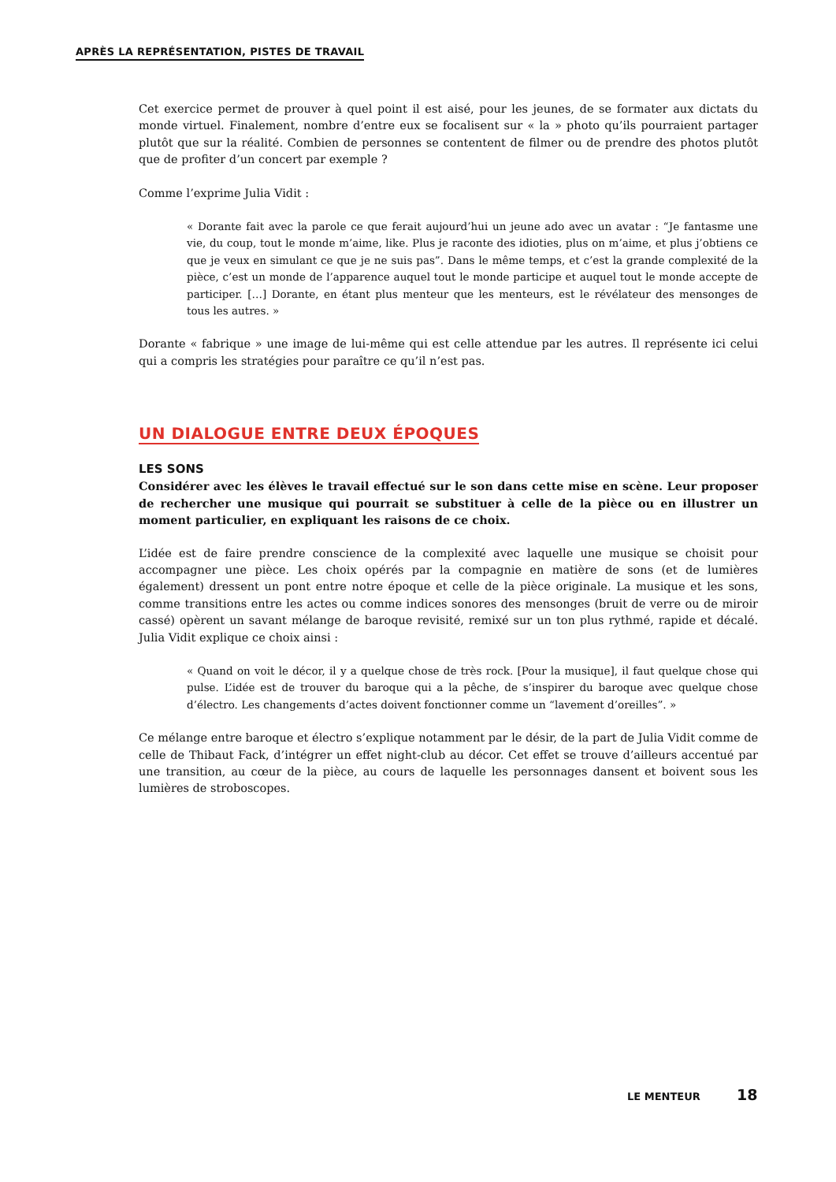APRÈS LA REPRÉSENTATION, PISTES DE TRAVAIL
Cet exercice permet de prouver à quel point il est aisé, pour les jeunes, de se formater aux dictats du monde virtuel. Finalement, nombre d’entre eux se focalisent sur « la » photo qu’ils pourraient partager plutôt que sur la réalité. Combien de personnes se contentent de filmer ou de prendre des photos plutôt que de profiter d’un concert par exemple ?
Comme l’exprime Julia Vidit :
« Dorante fait avec la parole ce que ferait aujourd’hui un jeune ado avec un avatar : “Je fantasme une vie, du coup, tout le monde m’aime, like. Plus je raconte des idioties, plus on m’aime, et plus j’obtiens ce que je veux en simulant ce que je ne suis pas”. Dans le même temps, et c’est la grande complexité de la pièce, c’est un monde de l’apparence auquel tout le monde participe et auquel tout le monde accepte de participer. […] Dorante, en étant plus menteur que les menteurs, est le révélateur des mensonges de tous les autres. »
Dorante « fabrique » une image de lui-même qui est celle attendue par les autres. Il représente ici celui qui a compris les stratégies pour paraître ce qu’il n’est pas.
UN DIALOGUE ENTRE DEUX ÉPOQUES
LES SONS
Considérer avec les élèves le travail effectué sur le son dans cette mise en scène. Leur proposer de rechercher une musique qui pourrait se substituer à celle de la pièce ou en illustrer un moment particulier, en expliquant les raisons de ce choix.
L’idée est de faire prendre conscience de la complexité avec laquelle une musique se choisit pour accompagner une pièce. Les choix opérés par la compagnie en matière de sons (et de lumières également) dressent un pont entre notre époque et celle de la pièce originale. La musique et les sons, comme transitions entre les actes ou comme indices sonores des mensonges (bruit de verre ou de miroir cassé) opèrent un savant mélange de baroque revisité, remixé sur un ton plus rythmé, rapide et décalé. Julia Vidit explique ce choix ainsi :
« Quand on voit le décor, il y a quelque chose de très rock. [Pour la musique], il faut quelque chose qui pulse. L’idée est de trouver du baroque qui a la pêche, de s’inspirer du baroque avec quelque chose d’électro. Les changements d’actes doivent fonctionner comme un “lavement d’oreilles”. »
Ce mélange entre baroque et électro s’explique notamment par le désir, de la part de Julia Vidit comme de celle de Thibaut Fack, d’intégrer un effet night-club au décor. Cet effet se trouve d’ailleurs accentué par une transition, au cœur de la pièce, au cours de laquelle les personnages dansent et boivent sous les lumières de stroboscopes.
LE MENTEUR 18